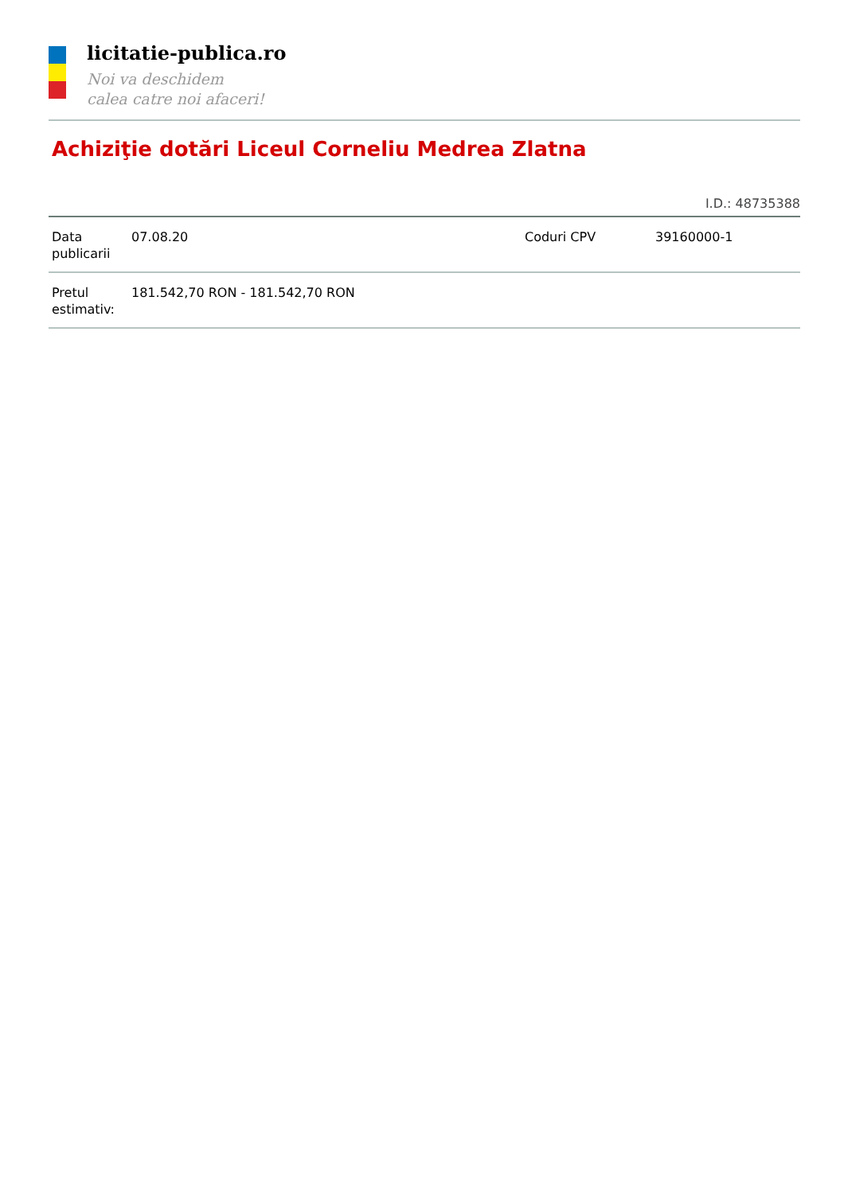licitatie-publica.ro
Noi va deschidem
calea catre noi afaceri!
Achiziţie dotări Liceul Corneliu Medrea Zlatna
I.D.: 48735388
| Data publicarii | 07.08.20 | Coduri CPV | 39160000-1 |
| Pretul estimativ: | 181.542,70 RON - 181.542,70 RON | | |